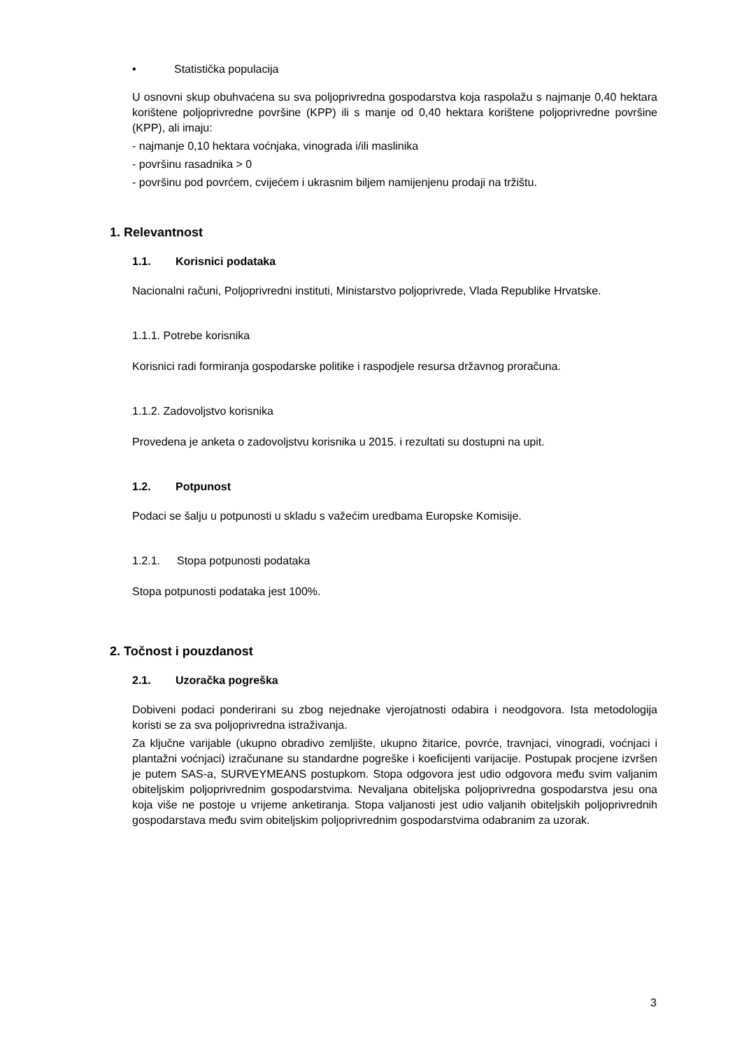• Statistička populacija
U osnovni skup obuhvaćena su sva poljoprivredna gospodarstva koja raspolažu s najmanje 0,40 hektara korištene poljoprivredne površine (KPP) ili s manje od 0,40 hektara korištene poljoprivredne površine (KPP), ali imaju:
- najmanje 0,10 hektara voćnjaka, vinograda i/ili maslinika
- površinu rasadnika > 0
- površinu pod povrćem, cvijećem i ukrasnim biljem namijenjenu prodaji na tržištu.
1. Relevantnost
1.1. Korisnici podataka
Nacionalni računi, Poljoprivredni instituti, Ministarstvo poljoprivrede, Vlada Republike Hrvatske.
1.1.1. Potrebe korisnika
Korisnici radi formiranja gospodarske politike i raspodjele resursa državnog proračuna.
1.1.2. Zadovoljstvo korisnika
Provedena je anketa o zadovoljstvu korisnika u 2015. i rezultati su dostupni na upit.
1.2. Potpunost
Podaci se šalju u potpunosti u skladu s važećim uredbama Europske Komisije.
1.2.1. Stopa potpunosti podataka
Stopa potpunosti podataka jest 100%.
2. Točnost i pouzdanost
2.1. Uzoračka pogreška
Dobiveni podaci ponderirani su zbog nejednake vjerojatnosti odabira i neodgovora. Ista metodologija koristi se za sva poljoprivredna istraživanja.
Za ključne varijable (ukupno obradivo zemljište, ukupno žitarice, povrće, travnjaci, vinogradi, voćnjaci i plantažni voćnjaci) izračunane su standardne pogreške i koeficijenti varijacije. Postupak procjene izvršen je putem SAS-a, SURVEYMEANS postupkom. Stopa odgovora jest udio odgovora među svim valjanim obiteljskim poljoprivrednim gospodarstvima. Nevaljana obiteljska poljoprivredna gospodarstva jesu ona koja više ne postoje u vrijeme anketiranja. Stopa valjanosti jest udio valjanih obiteljskih poljoprivrednih gospodarstava među svim obiteljskim poljoprivrednim gospodarstvima odabranim za uzorak.
3